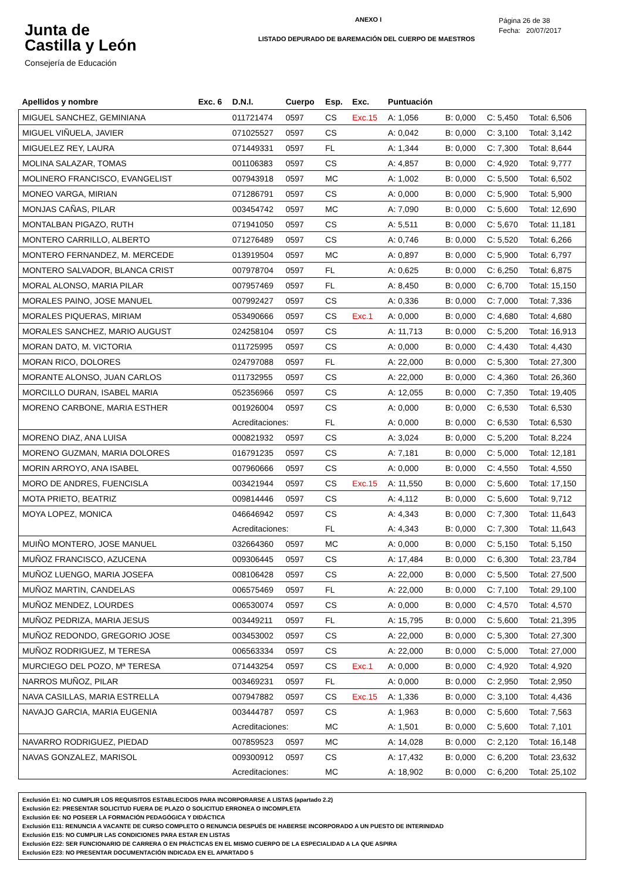Junta de
Castilla y León
Consejería de Educación
ANEXO I
LISTADO DEPURADO DE BAREMACIÓN DEL CUERPO DE MAESTROS
Página 26 de 38
Fecha: 20/07/2017
| Apellidos y nombre | Exc. 6 | D.N.I. | Cuerpo | Esp. | Exc. | Puntuación | | | |
| --- | --- | --- | --- | --- | --- | --- | --- | --- | --- |
| MIGUEL SANCHEZ, GEMINIANA | | 011721474 | 0597 | CS | Exc.15 | A: 1,056 | B: 0,000 | C: 5,450 | Total: 6,506 |
| MIGUEL VIÑUELA, JAVIER | | 071025527 | 0597 | CS | | A: 0,042 | B: 0,000 | C: 3,100 | Total: 3,142 |
| MIGUELEZ REY, LAURA | | 071449331 | 0597 | FL | | A: 1,344 | B: 0,000 | C: 7,300 | Total: 8,644 |
| MOLINA SALAZAR, TOMAS | | 001106383 | 0597 | CS | | A: 4,857 | B: 0,000 | C: 4,920 | Total: 9,777 |
| MOLINERO FRANCISCO, EVANGELIST | | 007943918 | 0597 | MC | | A: 1,002 | B: 0,000 | C: 5,500 | Total: 6,502 |
| MONEO VARGA, MIRIAN | | 071286791 | 0597 | CS | | A: 0,000 | B: 0,000 | C: 5,900 | Total: 5,900 |
| MONJAS CAÑAS, PILAR | | 003454742 | 0597 | MC | | A: 7,090 | B: 0,000 | C: 5,600 | Total: 12,690 |
| MONTALBAN PIGAZO, RUTH | | 071941050 | 0597 | CS | | A: 5,511 | B: 0,000 | C: 5,670 | Total: 11,181 |
| MONTERO CARRILLO, ALBERTO | | 071276489 | 0597 | CS | | A: 0,746 | B: 0,000 | C: 5,520 | Total: 6,266 |
| MONTERO FERNANDEZ, M. MERCEDE | | 013919504 | 0597 | MC | | A: 0,897 | B: 0,000 | C: 5,900 | Total: 6,797 |
| MONTERO SALVADOR, BLANCA CRIST | | 007978704 | 0597 | FL | | A: 0,625 | B: 0,000 | C: 6,250 | Total: 6,875 |
| MORAL ALONSO, MARIA PILAR | | 007957469 | 0597 | FL | | A: 8,450 | B: 0,000 | C: 6,700 | Total: 15,150 |
| MORALES PAINO, JOSE MANUEL | | 007992427 | 0597 | CS | | A: 0,336 | B: 0,000 | C: 7,000 | Total: 7,336 |
| MORALES PIQUERAS, MIRIAM | | 053490666 | 0597 | CS | Exc.1 | A: 0,000 | B: 0,000 | C: 4,680 | Total: 4,680 |
| MORALES SANCHEZ, MARIO AUGUST | | 024258104 | 0597 | CS | | A: 11,713 | B: 0,000 | C: 5,200 | Total: 16,913 |
| MORAN DATO, M. VICTORIA | | 011725995 | 0597 | CS | | A: 0,000 | B: 0,000 | C: 4,430 | Total: 4,430 |
| MORAN RICO, DOLORES | | 024797088 | 0597 | FL | | A: 22,000 | B: 0,000 | C: 5,300 | Total: 27,300 |
| MORANTE ALONSO, JUAN CARLOS | | 011732955 | 0597 | CS | | A: 22,000 | B: 0,000 | C: 4,360 | Total: 26,360 |
| MORCILLO DURAN, ISABEL MARIA | | 052356966 | 0597 | CS | | A: 12,055 | B: 0,000 | C: 7,350 | Total: 19,405 |
| MORENO CARBONE, MARIA ESTHER | | 001926004 | 0597 | CS | | A: 0,000 | B: 0,000 | C: 6,530 | Total: 6,530 |
| | | Acreditaciones: | | FL | | A: 0,000 | B: 0,000 | C: 6,530 | Total: 6,530 |
| MORENO DIAZ, ANA LUISA | | 000821932 | 0597 | CS | | A: 3,024 | B: 0,000 | C: 5,200 | Total: 8,224 |
| MORENO GUZMAN, MARIA DOLORES | | 016791235 | 0597 | CS | | A: 7,181 | B: 0,000 | C: 5,000 | Total: 12,181 |
| MORIN ARROYO, ANA ISABEL | | 007960666 | 0597 | CS | | A: 0,000 | B: 0,000 | C: 4,550 | Total: 4,550 |
| MORO DE ANDRES, FUENCISLA | | 003421944 | 0597 | CS | Exc.15 | A: 11,550 | B: 0,000 | C: 5,600 | Total: 17,150 |
| MOTA PRIETO, BEATRIZ | | 009814446 | 0597 | CS | | A: 4,112 | B: 0,000 | C: 5,600 | Total: 9,712 |
| MOYA LOPEZ, MONICA | | 046646942 | 0597 | CS | | A: 4,343 | B: 0,000 | C: 7,300 | Total: 11,643 |
| | | Acreditaciones: | | FL | | A: 4,343 | B: 0,000 | C: 7,300 | Total: 11,643 |
| MUIÑO MONTERO, JOSE MANUEL | | 032664360 | 0597 | MC | | A: 0,000 | B: 0,000 | C: 5,150 | Total: 5,150 |
| MUÑOZ FRANCISCO, AZUCENA | | 009306445 | 0597 | CS | | A: 17,484 | B: 0,000 | C: 6,300 | Total: 23,784 |
| MUÑOZ LUENGO, MARIA JOSEFA | | 008106428 | 0597 | CS | | A: 22,000 | B: 0,000 | C: 5,500 | Total: 27,500 |
| MUÑOZ MARTIN, CANDELAS | | 006575469 | 0597 | FL | | A: 22,000 | B: 0,000 | C: 7,100 | Total: 29,100 |
| MUÑOZ MENDEZ, LOURDES | | 006530074 | 0597 | CS | | A: 0,000 | B: 0,000 | C: 4,570 | Total: 4,570 |
| MUÑOZ PEDRIZA, MARIA JESUS | | 003449211 | 0597 | FL | | A: 15,795 | B: 0,000 | C: 5,600 | Total: 21,395 |
| MUÑOZ REDONDO, GREGORIO JOSE | | 003453002 | 0597 | CS | | A: 22,000 | B: 0,000 | C: 5,300 | Total: 27,300 |
| MUÑOZ RODRIGUEZ, M TERESA | | 006563334 | 0597 | CS | | A: 22,000 | B: 0,000 | C: 5,000 | Total: 27,000 |
| MURCIEGO DEL POZO, Mª TERESA | | 071443254 | 0597 | CS | Exc.1 | A: 0,000 | B: 0,000 | C: 4,920 | Total: 4,920 |
| NARROS MUÑOZ, PILAR | | 003469231 | 0597 | FL | | A: 0,000 | B: 0,000 | C: 2,950 | Total: 2,950 |
| NAVA CASILLAS, MARIA ESTRELLA | | 007947882 | 0597 | CS | Exc.15 | A: 1,336 | B: 0,000 | C: 3,100 | Total: 4,436 |
| NAVAJO GARCIA, MARIA EUGENIA | | 003444787 | 0597 | CS | | A: 1,963 | B: 0,000 | C: 5,600 | Total: 7,563 |
| | | Acreditaciones: | | MC | | A: 1,501 | B: 0,000 | C: 5,600 | Total: 7,101 |
| NAVARRO RODRIGUEZ, PIEDAD | | 007859523 | 0597 | MC | | A: 14,028 | B: 0,000 | C: 2,120 | Total: 16,148 |
| NAVAS GONZALEZ, MARISOL | | 009300912 | 0597 | CS | | A: 17,432 | B: 0,000 | C: 6,200 | Total: 23,632 |
| | | Acreditaciones: | | MC | | A: 18,902 | B: 0,000 | C: 6,200 | Total: 25,102 |
Exclusión E1: NO CUMPLIR LOS REQUISITOS ESTABLECIDOS PARA INCORPORARSE A LISTAS (apartado 2.2)
Exclusión E2: PRESENTAR SOLICITUD FUERA DE PLAZO O SOLICITUD ERRONEA O INCOMPLETA
Exclusión E6: NO POSEER LA FORMACIÓN PEDAGÓGICA Y DIDÁCTICA
Exclusión E11: RENUNCIA A VACANTE DE CURSO COMPLETO O RENUNCIA DESPUÉS DE HABERSE INCORPORADO A UN PUESTO DE INTERINIDAD
Exclusión E15: NO CUMPLIR LAS CONDICIONES PARA ESTAR EN LISTAS
Exclusión E22: SER FUNCIONARIO DE CARRERA O EN PRÁCTICAS EN EL MISMO CUERPO DE LA ESPECIALIDAD A LA QUE ASPIRA
Exclusión E23: NO PRESENTAR DOCUMENTACIÓN INDICADA EN EL APARTADO 5